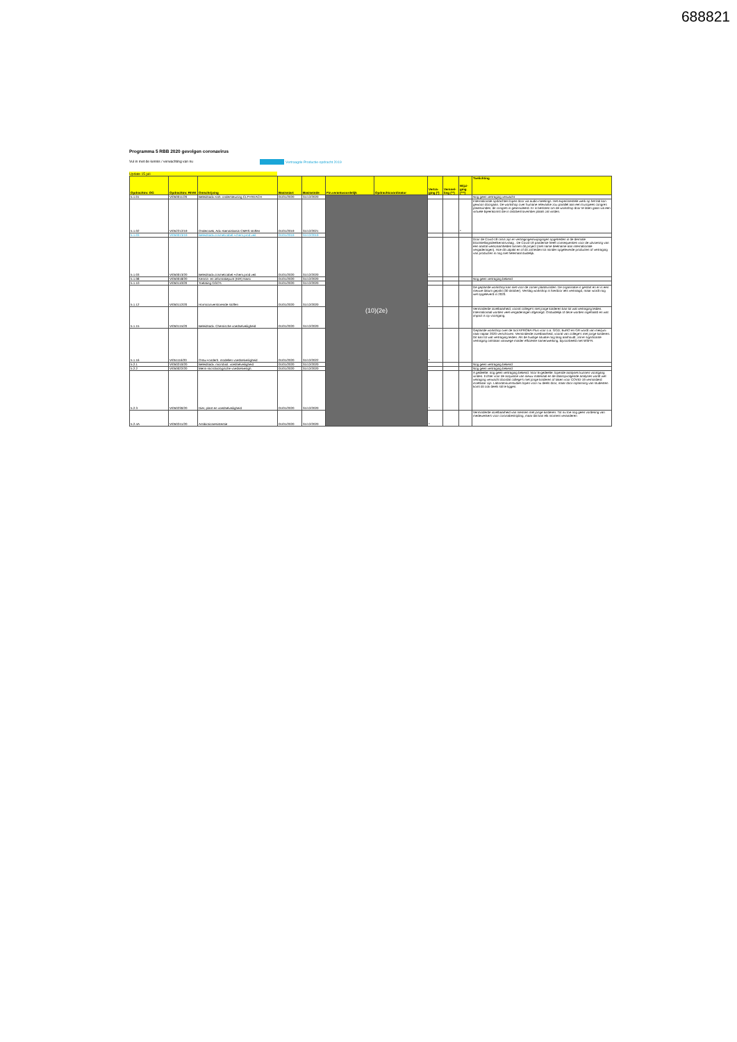688821
Programma 5 RBB 2020 gevolgen coronavirus
Vul in met de kennis / verwachting van nu
Vertraagde Productie-opdracht 2019
Update 15 juli
| Opdrachtnr. OG | Opdrachtnr. RIVM | Omschrijving | Basisstart | Basiseinde | Fin.verantwoordelijk | Opdrachtcoördinator | Vertra-ging (*) | Versnel-ling (**) | Wijzi-ging (***) | Toelichting |
| --- | --- | --- | --- | --- | --- | --- | --- | --- | --- | --- |
| 5.1.01 | V/050011/20 | Beleidsadv.+inh. ondersteuning CLP+REACH | 01/01/2020 | 31/12/2020 | (10)(2e) | | | | | Nog geen vertraging verwacht |
| 5.1.02 | V/052212/19 | Onderzoek, Adv.+kennisbasis CMRS stoffen | 01/01/2019 | 31/12/2021 | | | | | * | Internationale opdrachten lopen door via audio-meetings. Het experimentele werk op het lab kon gewoon doorgaan. De workshop over humane relevantie zou parallel aan een Europees congres plaatsvinden, dit congres is geannuleerd. Er is besloten om de workshop door te laten gaan via een virtuele bijeenkomst die in oktober/november plaats zal vinden. |
| 5.1.03 | V/050013/19 | Beleidsadv.cosmeticabel.+chem.prod.veil. | 01/01/2019 | 31/12/2019 | | | | | | |
| 5.1.03 | V/050013/20 | Beleidsadv.cosmeticabel.+chem.prod.veil. | 01/01/2020 | 31/12/2020 | | | * | | | Door de Covid-19 crisis zijn er vertragingen/wijzigingen opgetreden in de dermale blootstellingsdeelkennisvraag . De Covid-19 pandemie heeft consequenties voor de uitvoering van een aantal werkzaamheden binnen dit project (met name deelname aan internationale vergaderingen). Hoe dit uitpakt en of dit zal leiden tot minder opgeleverde producten of vertraging van producten is nog niet helemaal duidelijk. |
| 5.1.08 | V/050018/20 | Kennis- en informatiepunt (KIR) Nano | 01/01/2020 | 31/12/2020 | | | | | | Nog geen vertraging bekend |
| 5.1.10 | V/050110/20 | Toelating GGO's | 01/01/2020 | 31/12/2020 | | | | | | |
| 5.1.12 | V/050112/20 | Hormoonverstorende stoffen | 01/01/2020 | 31/12/2020 | | | * | | | De geplande workshop kan niet voor de zomer plaatsvinden. De organisatie is gestart en er is een nieuwe datum geprikt (30 oktober). Verslag workshop is hierdoor iets vertraagd, maar wordt nog wel opgeleverd in 2020. |
| 5.1.15 | V/050115/20 | Beleidsadv. Chemische voedselveiligheid | 01/01/2020 | 31/12/2020 | | | * | | | Verminderde inzetbaarheid, vooral college's met jonge kinderen kan tot wat vertraging leiden. Internationaal worden veel vergaderingen afgezegd. Onduidelijk of deze worden ingehaald en wat impact is op voortgang. |
| 5.1.16 | V/051116/20 | Ontw.+onderh. modellen voedselveiligheid | 01/01/2020 | 31/12/2022 | | | * | | | Geplande workshop over de tool APROBA-Plus voor o.a. GGD, BuRO en GR wordt van mei/juni naar najaar 2020 verschoven. Verminderde inzetbaarheid, vooral van college's met jonge kinderen. Dit kan tot wat vertraging leiden. Als de huidige situatie nog lang aanhoudt, zal er significante vertraging ontstaan vanwege minder efficiënte samenwerking, bijvoorbeeld met WSFR. |
| 5.2.1 | V/050210/20 | Beleidsadv. microbiol. voedselveiligheid | 01/01/2020 | 31/12/2020 | | | | | | Nog geen vertraging bekend |
| 5.2.2 | V/050022/20 | Mens-microbiologische voedselveiligh. | 01/01/2020 | 31/12/2020 | | | | | | Nog geen vertraging bekend |
| 5.2.3 | V/050230/20 | Dier, plant en voedselveiligheid | 01/01/2020 | 31/12/2020 | | | * | | | A gedeelte: nog geen vertraging bekend. Voor B-gedeelte: lopende analyses kunnen voortgang vinden. Echter voor de acquisitie van nieuw materiaal en de daaropvolgende analyses wordt wel vetraging verwacht doordat college's met jonge kinderen of taken voor COVID-19 verminderd inzetbaar zijn. Laboratoriumstudies lopen voor nu deels door, maar door inplanning van studenten komt dit ook deels stil te liggen. |
| 5.2.4A | V/050241/20 | Antibioticaresistentie | 01/01/2020 | 31/12/2020 | | | * | | | Verminderde inzetbaarheid van mensen met jonge kinderen. Tot nu toe nog geen vordering van medewerkers voor coronabestrijding, maar dat kan elk moment veranderen |